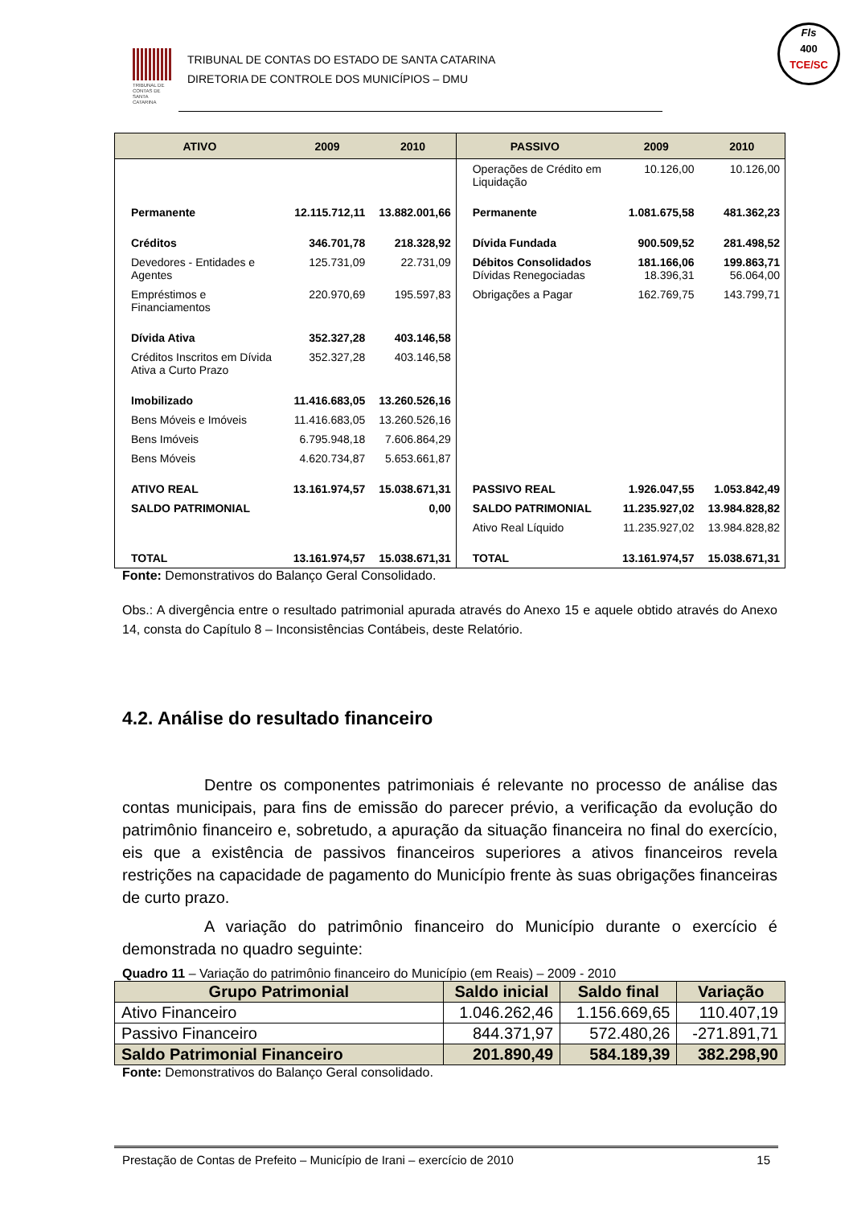TRIBUNAL DE CONTAS DE SANTA CATARINA
TRIBUNAL DE CONTAS DO ESTADO DE SANTA CATARINA
DIRETORIA DE CONTROLE DOS MUNICÍPIOS – DMU
Fls
400
TCE/SC
| ATIVO | 2009 | 2010 | PASSIVO | 2009 | 2010 |
| --- | --- | --- | --- | --- | --- |
| | | | Operações de Crédito em Liquidação | 10.126,00 | 10.126,00 |
| Permanente | 12.115.712,11 | 13.882.001,66 | Permanente | 1.081.675,58 | 481.362,23 |
| Créditos | 346.701,78 | 218.328,92 | Dívida Fundada | 900.509,52 | 281.498,52 |
| Devedores - Entidades e Agentes | 125.731,09 | 22.731,09 | Débitos Consolidados Dívidas Renegociadas | 181.166,06 18.396,31 | 199.863,71 56.064,00 |
| Empréstimos e Financiamentos | 220.970,69 | 195.597,83 | Obrigações a Pagar | 162.769,75 | 143.799,71 |
| Dívida Ativa | 352.327,28 | 403.146,58 | | | |
| Créditos Inscritos em Dívida Ativa a Curto Prazo | 352.327,28 | 403.146,58 | | | |
| Imobilizado | 11.416.683,05 | 13.260.526,16 | | | |
| Bens Móveis e Imóveis | 11.416.683,05 | 13.260.526,16 | | | |
| Bens Imóveis | 6.795.948,18 | 7.606.864,29 | | | |
| Bens Móveis | 4.620.734,87 | 5.653.661,87 | | | |
| ATIVO REAL | 13.161.974,57 | 15.038.671,31 | PASSIVO REAL | 1.926.047,55 | 1.053.842,49 |
| SALDO PATRIMONIAL | | 0,00 | SALDO PATRIMONIAL | 11.235.927,02 | 13.984.828,82 |
| | | | Ativo Real Líquido | 11.235.927,02 | 13.984.828,82 |
| TOTAL | 13.161.974,57 | 15.038.671,31 | TOTAL | 13.161.974,57 | 15.038.671,31 |
Fonte: Demonstrativos do Balanço Geral Consolidado.
Obs.: A divergência entre o resultado patrimonial apurada através do Anexo 15 e aquele obtido através do Anexo 14, consta do Capítulo 8 – Inconsistências Contábeis, deste Relatório.
4.2. Análise do resultado financeiro
Dentre os componentes patrimoniais é relevante no processo de análise das contas municipais, para fins de emissão do parecer prévio, a verificação da evolução do patrimônio financeiro e, sobretudo, a apuração da situação financeira no final do exercício, eis que a existência de passivos financeiros superiores a ativos financeiros revela restrições na capacidade de pagamento do Município frente às suas obrigações financeiras de curto prazo.
A variação do patrimônio financeiro do Município durante o exercício é demonstrada no quadro seguinte:
Quadro 11 – Variação do patrimônio financeiro do Município (em Reais) – 2009 - 2010
| Grupo Patrimonial | Saldo inicial | Saldo final | Variação |
| --- | --- | --- | --- |
| Ativo Financeiro | 1.046.262,46 | 1.156.669,65 | 110.407,19 |
| Passivo Financeiro | 844.371,97 | 572.480,26 | -271.891,71 |
| Saldo Patrimonial Financeiro | 201.890,49 | 584.189,39 | 382.298,90 |
Fonte: Demonstrativos do Balanço Geral consolidado.
Prestação de Contas de Prefeito – Município de Irani – exercício de 2010 15